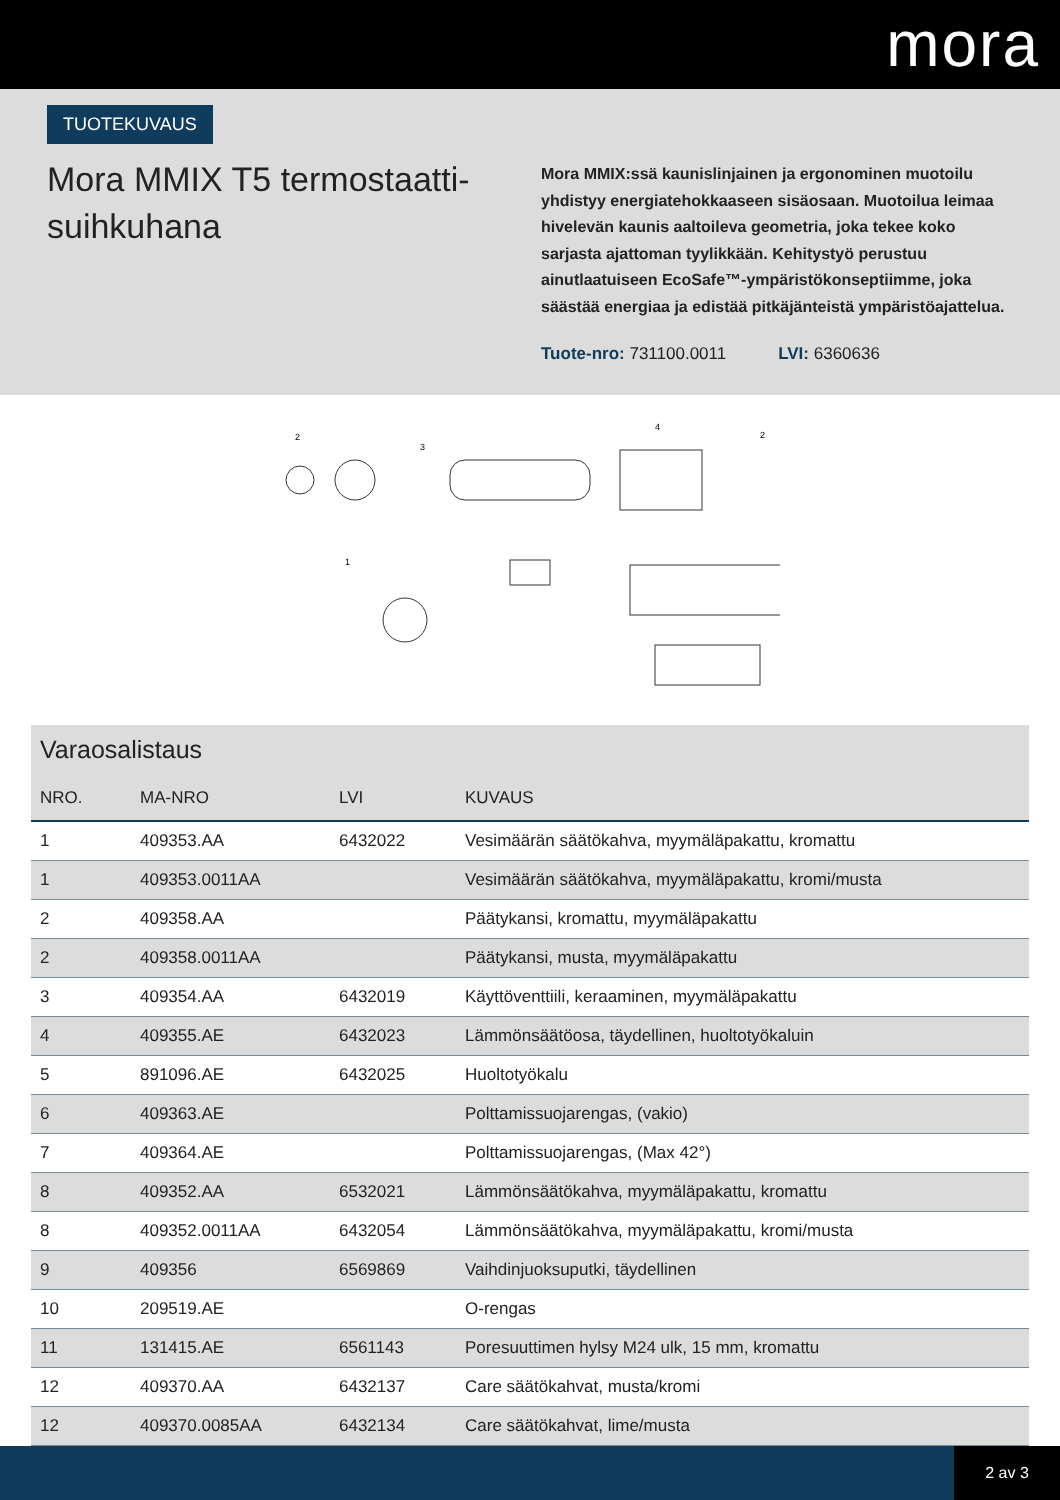mora
TUOTEKUVAUS
Mora MMIX T5 termostaatti-suihkuhana
Mora MMIX:ssä kaunislinjainen ja ergonominen muotoilu yhdistyy energiatehokkaaseen sisäosaan. Muotoilua leimaa hivelevän kaunis aaltoileva geometria, joka tekee koko sarjasta ajattoman tyylikkään. Kehitystyö perustuu ainutlaatuiseen EcoSafe™-ympäristökonseptiimme, joka säästää energiaa ja edistää pitkäjänteistä ympäristöajattelua.
Tuote-nro: 731100.0011 LVI: 6360636
2
3
4
1
2
Varaosalistaus
| NRO. | MA-NRO | LVI | KUVAUS |
| --- | --- | --- | --- |
| 1 | 409353.AA | 6432022 | Vesimäärän säätökahva, myymäläpakattu, kromattu |
| 1 | 409353.0011AA | | Vesimäärän säätökahva, myymäläpakattu, kromi/musta |
| 2 | 409358.AA | | Päätykansi, kromattu, myymäläpakattu |
| 2 | 409358.0011AA | | Päätykansi, musta, myymäläpakattu |
| 3 | 409354.AA | 6432019 | Käyttöventtiili, keraaminen, myymäläpakattu |
| 4 | 409355.AE | 6432023 | Lämmönsäätöosa, täydellinen, huoltotyökaluin |
| 5 | 891096.AE | 6432025 | Huoltotyökalu |
| 6 | 409363.AE | | Polttamissuojarengas, (vakio) |
| 7 | 409364.AE | | Polttamissuojarengas, (Max 42°) |
| 8 | 409352.AA | 6532021 | Lämmönsäätökahva, myymäläpakattu, kromattu |
| 8 | 409352.0011AA | 6432054 | Lämmönsäätökahva, myymäläpakattu, kromi/musta |
| 9 | 409356 | 6569869 | Vaihdinjuoksuputki, täydellinen |
| 10 | 209519.AE | | O-rengas |
| 11 | 131415.AE | 6561143 | Poresuuttimen hylsy M24 ulk, 15 mm, kromattu |
| 12 | 409370.AA | 6432137 | Care säätökahvat, musta/kromi |
| 12 | 409370.0085AA | 6432134 | Care säätökahvat, lime/musta |
2 av 3